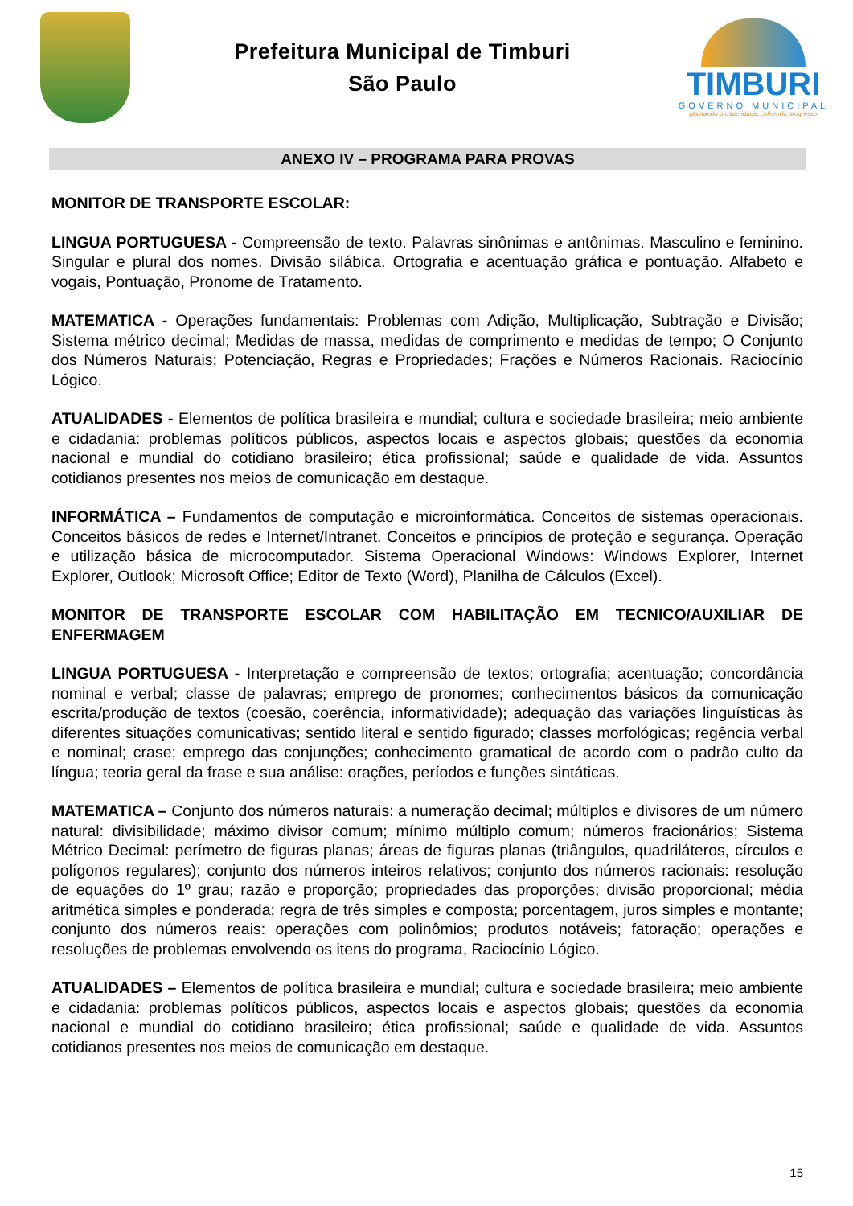Prefeitura Municipal de Timburi
São Paulo
TIMBURI
GOVERNO MUNICIPAL
plantando prosperidade, colhendo progresso
ANEXO IV – PROGRAMA PARA PROVAS
MONITOR DE TRANSPORTE ESCOLAR:
LINGUA PORTUGUESA - Compreensão de texto. Palavras sinônimas e antônimas. Masculino e feminino. Singular e plural dos nomes. Divisão silábica. Ortografia e acentuação gráfica e pontuação. Alfabeto e vogais, Pontuação, Pronome de Tratamento.
MATEMATICA - Operações fundamentais: Problemas com Adição, Multiplicação, Subtração e Divisão; Sistema métrico decimal; Medidas de massa, medidas de comprimento e medidas de tempo; O Conjunto dos Números Naturais; Potenciação, Regras e Propriedades; Frações e Números Racionais. Raciocínio Lógico.
ATUALIDADES - Elementos de política brasileira e mundial; cultura e sociedade brasileira; meio ambiente e cidadania: problemas políticos públicos, aspectos locais e aspectos globais; questões da economia nacional e mundial do cotidiano brasileiro; ética profissional; saúde e qualidade de vida. Assuntos cotidianos presentes nos meios de comunicação em destaque.
INFORMÁTICA – Fundamentos de computação e microinformática. Conceitos de sistemas operacionais. Conceitos básicos de redes e Internet/Intranet. Conceitos e princípios de proteção e segurança. Operação e utilização básica de microcomputador. Sistema Operacional Windows: Windows Explorer, Internet Explorer, Outlook; Microsoft Office; Editor de Texto (Word), Planilha de Cálculos (Excel).
MONITOR DE TRANSPORTE ESCOLAR COM HABILITAÇÃO EM TECNICO/AUXILIAR DE ENFERMAGEM
LINGUA PORTUGUESA - Interpretação e compreensão de textos; ortografia; acentuação; concordância nominal e verbal; classe de palavras; emprego de pronomes; conhecimentos básicos da comunicação escrita/produção de textos (coesão, coerência, informatividade); adequação das variações linguísticas às diferentes situações comunicativas; sentido literal e sentido figurado; classes morfológicas; regência verbal e nominal; crase; emprego das conjunções; conhecimento gramatical de acordo com o padrão culto da língua; teoria geral da frase e sua análise: orações, períodos e funções sintáticas.
MATEMATICA – Conjunto dos números naturais: a numeração decimal; múltiplos e divisores de um número natural: divisibilidade; máximo divisor comum; mínimo múltiplo comum; números fracionários; Sistema Métrico Decimal: perímetro de figuras planas; áreas de figuras planas (triângulos, quadriláteros, círculos e polígonos regulares); conjunto dos números inteiros relativos; conjunto dos números racionais: resolução de equações do 1º grau; razão e proporção; propriedades das proporções; divisão proporcional; média aritmética simples e ponderada; regra de três simples e composta; porcentagem, juros simples e montante; conjunto dos números reais: operações com polinômios; produtos notáveis; fatoração; operações e resoluções de problemas envolvendo os itens do programa, Raciocínio Lógico.
ATUALIDADES – Elementos de política brasileira e mundial; cultura e sociedade brasileira; meio ambiente e cidadania: problemas políticos públicos, aspectos locais e aspectos globais; questões da economia nacional e mundial do cotidiano brasileiro; ética profissional; saúde e qualidade de vida. Assuntos cotidianos presentes nos meios de comunicação em destaque.
15